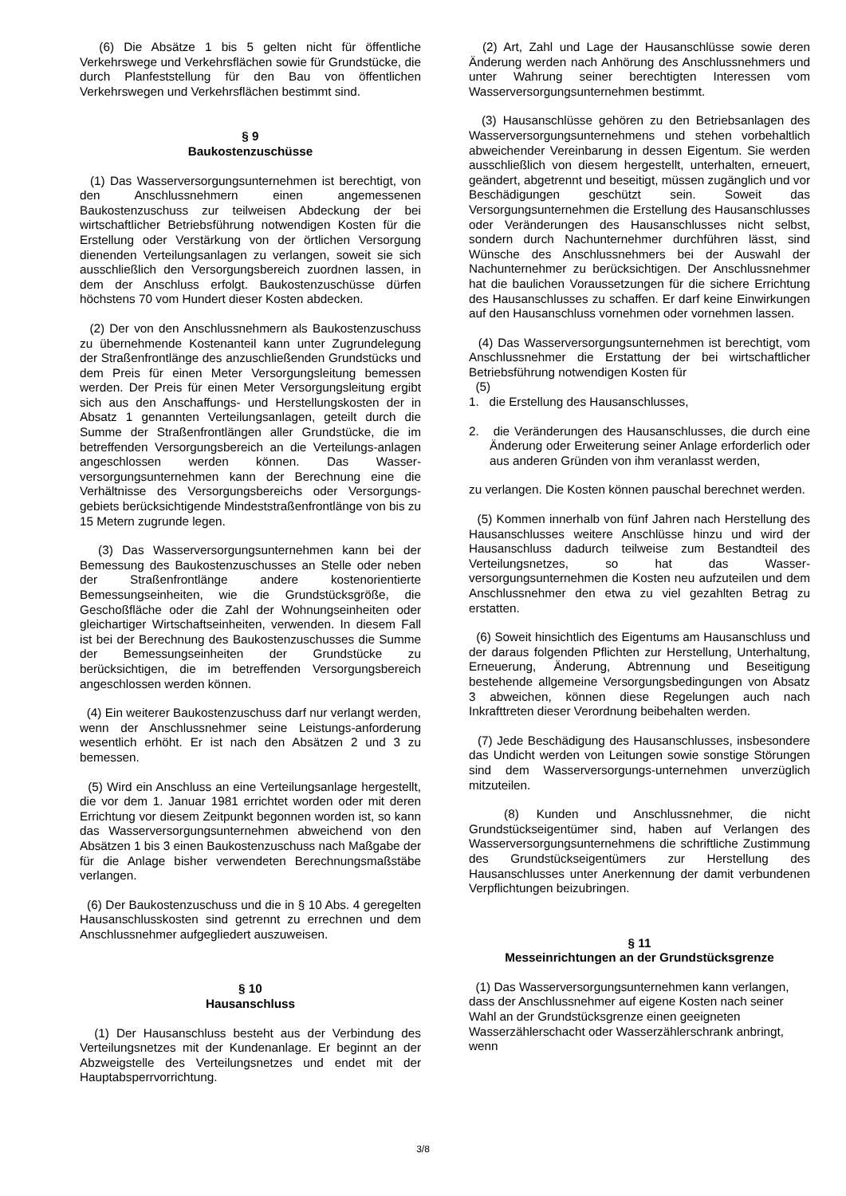(6) Die Absätze 1 bis 5 gelten nicht für öffentliche Verkehrswege und Verkehrsflächen sowie für Grundstücke, die durch Planfeststellung für den Bau von öffentlichen Verkehrswegen und Verkehrsflächen bestimmt sind.
§ 9
Baukostenzuschüsse
(1) Das Wasserversorgungsunternehmen ist berechtigt, von den Anschlussnehmern einen angemessenen Baukostenzuschuss zur teilweisen Abdeckung der bei wirtschaftlicher Betriebsführung notwendigen Kosten für die Erstellung oder Verstärkung von der örtlichen Versorgung dienenden Verteilungsanlagen zu verlangen, soweit sie sich ausschließlich den Versorgungsbereich zuordnen lassen, in dem der Anschluss erfolgt. Baukostenzuschüsse dürfen höchstens 70 vom Hundert dieser Kosten abdecken.
(2) Der von den Anschlussnehmern als Baukostenzuschuss zu übernehmende Kostenanteil kann unter Zugrundelegung der Straßenfrontlänge des anzuschließenden Grundstücks und dem Preis für einen Meter Versorgungsleitung bemessen werden. Der Preis für einen Meter Versorgungsleitung ergibt sich aus den Anschaffungs- und Herstellungskosten der in Absatz 1 genannten Verteilungsanlagen, geteilt durch die Summe der Straßenfrontlängen aller Grundstücke, die im betreffenden Versorgungsbereich an die Verteilungs-anlagen angeschlossen werden können. Das Wasser-versorgungsunternehmen kann der Berechnung eine die Verhältnisse des Versorgungsbereichs oder Versorgungs-gebiets berücksichtigende Mindeststraßenfrontlänge von bis zu 15 Metern zugrunde legen.
(3) Das Wasserversorgungsunternehmen kann bei der Bemessung des Baukostenzuschusses an Stelle oder neben der Straßenfrontlänge andere kostenorientierte Bemessungseinheiten, wie die Grundstücksgröße, die Geschoßfläche oder die Zahl der Wohnungseinheiten oder gleichartiger Wirtschaftseinheiten, verwenden. In diesem Fall ist bei der Berechnung des Baukostenzuschusses die Summe der Bemessungseinheiten der Grundstücke zu berücksichtigen, die im betreffenden Versorgungsbereich angeschlossen werden können.
(4) Ein weiterer Baukostenzuschuss darf nur verlangt werden, wenn der Anschlussnehmer seine Leistungs-anforderung wesentlich erhöht. Er ist nach den Absätzen 2 und 3 zu bemessen.
(5) Wird ein Anschluss an eine Verteilungsanlage hergestellt, die vor dem 1. Januar 1981 errichtet worden oder mit deren Errichtung vor diesem Zeitpunkt begonnen worden ist, so kann das Wasserversorgungsunternehmen abweichend von den Absätzen 1 bis 3 einen Baukostenzuschuss nach Maßgabe der für die Anlage bisher verwendeten Berechnungsmaßstäbe verlangen.
(6) Der Baukostenzuschuss und die in § 10 Abs. 4 geregelten Hausanschlusskosten sind getrennt zu errechnen und dem Anschlussnehmer aufgegliedert auszuweisen.
§ 10
Hausanschluss
(1) Der Hausanschluss besteht aus der Verbindung des Verteilungsnetzes mit der Kundenanlage. Er beginnt an der Abzweigstelle des Verteilungsnetzes und endet mit der Hauptabsperrvorrichtung.
(2) Art, Zahl und Lage der Hausanschlüsse sowie deren Änderung werden nach Anhörung des Anschlussnehmers und unter Wahrung seiner berechtigten Interessen vom Wasserversorgungsunternehmen bestimmt.
(3) Hausanschlüsse gehören zu den Betriebsanlagen des Wasserversorgungsunternehmens und stehen vorbehaltlich abweichender Vereinbarung in dessen Eigentum. Sie werden ausschließlich von diesem hergestellt, unterhalten, erneuert, geändert, abgetrennt und beseitigt, müssen zugänglich und vor Beschädigungen geschützt sein. Soweit das Versorgungsunternehmen die Erstellung des Hausanschlusses oder Veränderungen des Hausanschlusses nicht selbst, sondern durch Nachunternehmer durchführen lässt, sind Wünsche des Anschlussnehmers bei der Auswahl der Nachunternehmer zu berücksichtigen. Der Anschlussnehmer hat die baulichen Voraussetzungen für die sichere Errichtung des Hausanschlusses zu schaffen. Er darf keine Einwirkungen auf den Hausanschluss vornehmen oder vornehmen lassen.
(4) Das Wasserversorgungsunternehmen ist berechtigt, vom Anschlussnehmer die Erstattung der bei wirtschaftlicher Betriebsführung notwendigen Kosten für
(5)
1. die Erstellung des Hausanschlusses,
2. die Veränderungen des Hausanschlusses, die durch eine Änderung oder Erweiterung seiner Anlage erforderlich oder aus anderen Gründen von ihm veranlasst werden,
zu verlangen. Die Kosten können pauschal berechnet werden.
(5) Kommen innerhalb von fünf Jahren nach Herstellung des Hausanschlusses weitere Anschlüsse hinzu und wird der Hausanschluss dadurch teilweise zum Bestandteil des Verteilungsnetzes, so hat das Wasser-versorgungsunternehmen die Kosten neu aufzuteilen und dem Anschlussnehmer den etwa zu viel gezahlten Betrag zu erstatten.
(6) Soweit hinsichtlich des Eigentums am Hausanschluss und der daraus folgenden Pflichten zur Herstellung, Unterhaltung, Erneuerung, Änderung, Abtrennung und Beseitigung bestehende allgemeine Versorgungsbedingungen von Absatz 3 abweichen, können diese Regelungen auch nach Inkrafttreten dieser Verordnung beibehalten werden.
(7) Jede Beschädigung des Hausanschlusses, insbesondere das Undicht werden von Leitungen sowie sonstige Störungen sind dem Wasserversorgungs-unternehmen unverzüglich mitzuteilen.
(8) Kunden und Anschlussnehmer, die nicht Grundstückseigentümer sind, haben auf Verlangen des Wasserversorgungsunternehmens die schriftliche Zustimmung des Grundstückseigentümers zur Herstellung des Hausanschlusses unter Anerkennung der damit verbundenen Verpflichtungen beizubringen.
§ 11
Messeinrichtungen an der Grundstücksgrenze
(1) Das Wasserversorgungsunternehmen kann verlangen, dass der Anschlussnehmer auf eigene Kosten nach seiner Wahl an der Grundstücksgrenze einen geeigneten Wasserzählerschacht oder Wasserzählerschrank anbringt, wenn
3/8